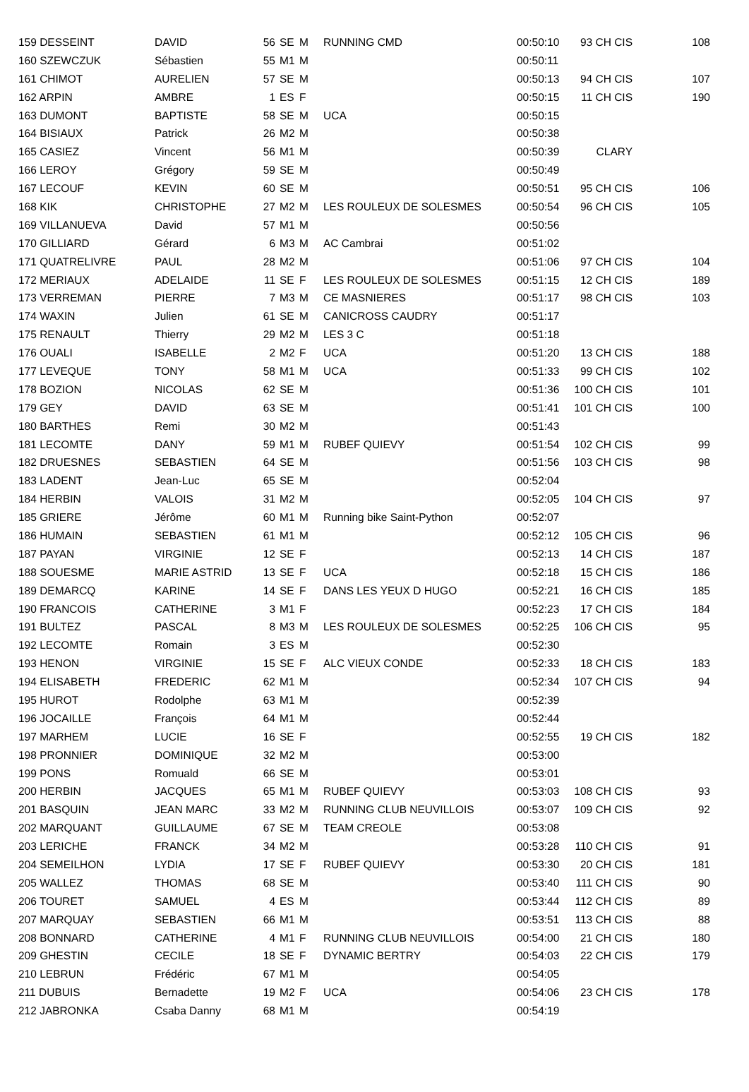| 159 DESSEINT | DAVID | 56 | SE | M | RUNNING CMD | 00:50:10 | 93 CH CIS | 108 |
| 160 SZEWCZUK | Sébastien | 55 | M1 | M | | 00:50:11 | | |
| 161 CHIMOT | AURELIEN | 57 | SE | M | | 00:50:13 | 94 CH CIS | 107 |
| 162 ARPIN | AMBRE | 1 | ES | F | | 00:50:15 | 11 CH CIS | 190 |
| 163 DUMONT | BAPTISTE | 58 | SE | M | UCA | 00:50:15 | | |
| 164 BISIAUX | Patrick | 26 | M2 | M | | 00:50:38 | | |
| 165 CASIEZ | Vincent | 56 | M1 | M | | 00:50:39 | CLARY | |
| 166 LEROY | Grégory | 59 | SE | M | | 00:50:49 | | |
| 167 LECOUF | KEVIN | 60 | SE | M | | 00:50:51 | 95 CH CIS | 106 |
| 168 KIK | CHRISTOPHE | 27 | M2 | M | LES ROULEUX DE SOLESMES | 00:50:54 | 96 CH CIS | 105 |
| 169 VILLANUEVA | David | 57 | M1 | M | | 00:50:56 | | |
| 170 GILLIARD | Gérard | 6 | M3 | M | AC Cambrai | 00:51:02 | | |
| 171 QUATRELIVRE | PAUL | 28 | M2 | M | | 00:51:06 | 97 CH CIS | 104 |
| 172 MERIAUX | ADELAIDE | 11 | SE | F | LES ROULEUX DE SOLESMES | 00:51:15 | 12 CH CIS | 189 |
| 173 VERREMAN | PIERRE | 7 | M3 | M | CE MASNIERES | 00:51:17 | 98 CH CIS | 103 |
| 174 WAXIN | Julien | 61 | SE | M | CANICROSS CAUDRY | 00:51:17 | | |
| 175 RENAULT | Thierry | 29 | M2 | M | LES 3 C | 00:51:18 | | |
| 176 OUALI | ISABELLE | 2 | M2 | F | UCA | 00:51:20 | 13 CH CIS | 188 |
| 177 LEVEQUE | TONY | 58 | M1 | M | UCA | 00:51:33 | 99 CH CIS | 102 |
| 178 BOZION | NICOLAS | 62 | SE | M | | 00:51:36 | 100 CH CIS | 101 |
| 179 GEY | DAVID | 63 | SE | M | | 00:51:41 | 101 CH CIS | 100 |
| 180 BARTHES | Remi | 30 | M2 | M | | 00:51:43 | | |
| 181 LECOMTE | DANY | 59 | M1 | M | RUBEF QUIEVY | 00:51:54 | 102 CH CIS | 99 |
| 182 DRUESNES | SEBASTIEN | 64 | SE | M | | 00:51:56 | 103 CH CIS | 98 |
| 183 LADENT | Jean-Luc | 65 | SE | M | | 00:52:04 | | |
| 184 HERBIN | VALOIS | 31 | M2 | M | | 00:52:05 | 104 CH CIS | 97 |
| 185 GRIERE | Jérôme | 60 | M1 | M | Running bike Saint-Python | 00:52:07 | | |
| 186 HUMAIN | SEBASTIEN | 61 | M1 | M | | 00:52:12 | 105 CH CIS | 96 |
| 187 PAYAN | VIRGINIE | 12 | SE | F | | 00:52:13 | 14 CH CIS | 187 |
| 188 SOUESME | MARIE ASTRID | 13 | SE | F | UCA | 00:52:18 | 15 CH CIS | 186 |
| 189 DEMARCQ | KARINE | 14 | SE | F | DANS LES YEUX D HUGO | 00:52:21 | 16 CH CIS | 185 |
| 190 FRANCOIS | CATHERINE | 3 | M1 | F | | 00:52:23 | 17 CH CIS | 184 |
| 191 BULTEZ | PASCAL | 8 | M3 | M | LES ROULEUX DE SOLESMES | 00:52:25 | 106 CH CIS | 95 |
| 192 LECOMTE | Romain | 3 | ES | M | | 00:52:30 | | |
| 193 HENON | VIRGINIE | 15 | SE | F | ALC VIEUX CONDE | 00:52:33 | 18 CH CIS | 183 |
| 194 ELISABETH | FREDERIC | 62 | M1 | M | | 00:52:34 | 107 CH CIS | 94 |
| 195 HUROT | Rodolphe | 63 | M1 | M | | 00:52:39 | | |
| 196 JOCAILLE | François | 64 | M1 | M | | 00:52:44 | | |
| 197 MARHEM | LUCIE | 16 | SE | F | | 00:52:55 | 19 CH CIS | 182 |
| 198 PRONNIER | DOMINIQUE | 32 | M2 | M | | 00:53:00 | | |
| 199 PONS | Romuald | 66 | SE | M | | 00:53:01 | | |
| 200 HERBIN | JACQUES | 65 | M1 | M | RUBEF QUIEVY | 00:53:03 | 108 CH CIS | 93 |
| 201 BASQUIN | JEAN MARC | 33 | M2 | M | RUNNING CLUB NEUVILLOIS | 00:53:07 | 109 CH CIS | 92 |
| 202 MARQUANT | GUILLAUME | 67 | SE | M | TEAM CREOLE | 00:53:08 | | |
| 203 LERICHE | FRANCK | 34 | M2 | M | | 00:53:28 | 110 CH CIS | 91 |
| 204 SEMEILHON | LYDIA | 17 | SE | F | RUBEF QUIEVY | 00:53:30 | 20 CH CIS | 181 |
| 205 WALLEZ | THOMAS | 68 | SE | M | | 00:53:40 | 111 CH CIS | 90 |
| 206 TOURET | SAMUEL | 4 | ES | M | | 00:53:44 | 112 CH CIS | 89 |
| 207 MARQUAY | SEBASTIEN | 66 | M1 | M | | 00:53:51 | 113 CH CIS | 88 |
| 208 BONNARD | CATHERINE | 4 | M1 | F | RUNNING CLUB NEUVILLOIS | 00:54:00 | 21 CH CIS | 180 |
| 209 GHESTIN | CECILE | 18 | SE | F | DYNAMIC BERTRY | 00:54:03 | 22 CH CIS | 179 |
| 210 LEBRUN | Frédéric | 67 | M1 | M | | 00:54:05 | | |
| 211 DUBUIS | Bernadette | 19 | M2 | F | UCA | 00:54:06 | 23 CH CIS | 178 |
| 212 JABRONKA | Csaba Danny | 68 | M1 | M | | 00:54:19 | | |